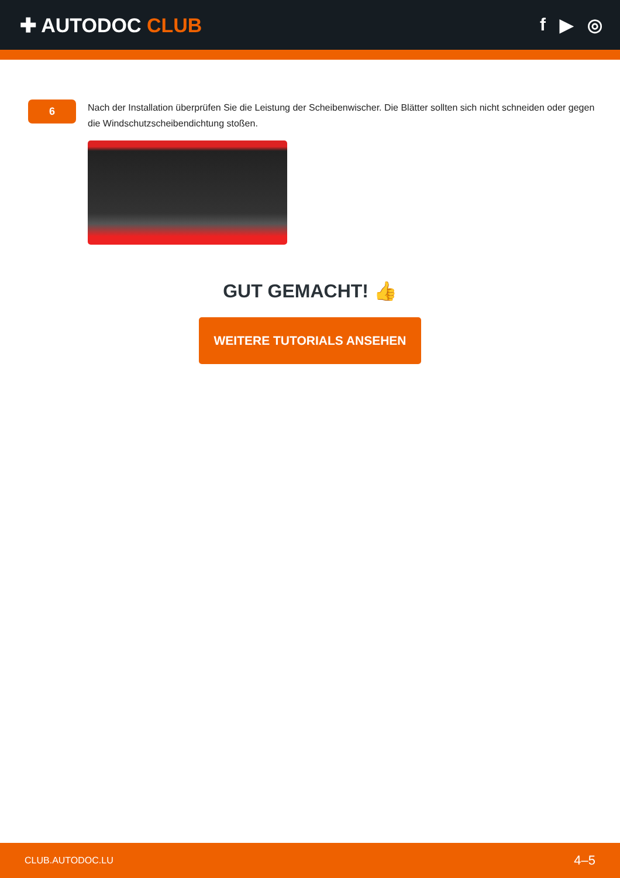✚ AUTODOC CLUB f ▶ ◎
6
Nach der Installation überprüfen Sie die Leistung der Scheibenwischer. Die Blätter sollten sich nicht schneiden oder gegen die Windschutzscheibendichtung stoßen.
GUT GEMACHT! 👍
WEITERE TUTORIALS ANSEHEN
CLUB.AUTODOC.LU 4–5